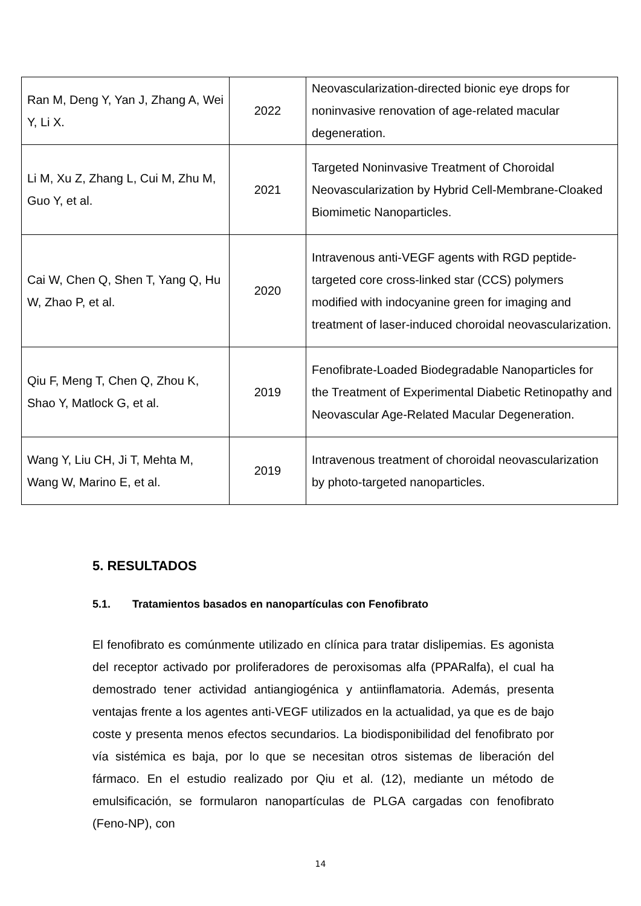| Ran M, Deng Y, Yan J, Zhang A, Wei Y, Li X. | 2022 | Neovascularization-directed bionic eye drops for noninvasive renovation of age-related macular degeneration. |
| Li M, Xu Z, Zhang L, Cui M, Zhu M, Guo Y, et al. | 2021 | Targeted Noninvasive Treatment of Choroidal Neovascularization by Hybrid Cell-Membrane-Cloaked Biomimetic Nanoparticles. |
| Cai W, Chen Q, Shen T, Yang Q, Hu W, Zhao P, et al. | 2020 | Intravenous anti-VEGF agents with RGD peptide-targeted core cross-linked star (CCS) polymers modified with indocyanine green for imaging and treatment of laser-induced choroidal neovascularization. |
| Qiu F, Meng T, Chen Q, Zhou K, Shao Y, Matlock G, et al. | 2019 | Fenofibrate-Loaded Biodegradable Nanoparticles for the Treatment of Experimental Diabetic Retinopathy and Neovascular Age-Related Macular Degeneration. |
| Wang Y, Liu CH, Ji T, Mehta M, Wang W, Marino E, et al. | 2019 | Intravenous treatment of choroidal neovascularization by photo-targeted nanoparticles. |
5. RESULTADOS
5.1. Tratamientos basados en nanopartículas con Fenofibrato
El fenofibrato es comúnmente utilizado en clínica para tratar dislipemias. Es agonista del receptor activado por proliferadores de peroxisomas alfa (PPARalfa), el cual ha demostrado tener actividad antiangiogénica y antiinflamatoria. Además, presenta ventajas frente a los agentes anti-VEGF utilizados en la actualidad, ya que es de bajo coste y presenta menos efectos secundarios. La biodisponibilidad del fenofibrato por vía sistémica es baja, por lo que se necesitan otros sistemas de liberación del fármaco. En el estudio realizado por Qiu et al. (12), mediante un método de emulsificación, se formularon nanopartículas de PLGA cargadas con fenofibrato (Feno-NP), con
14